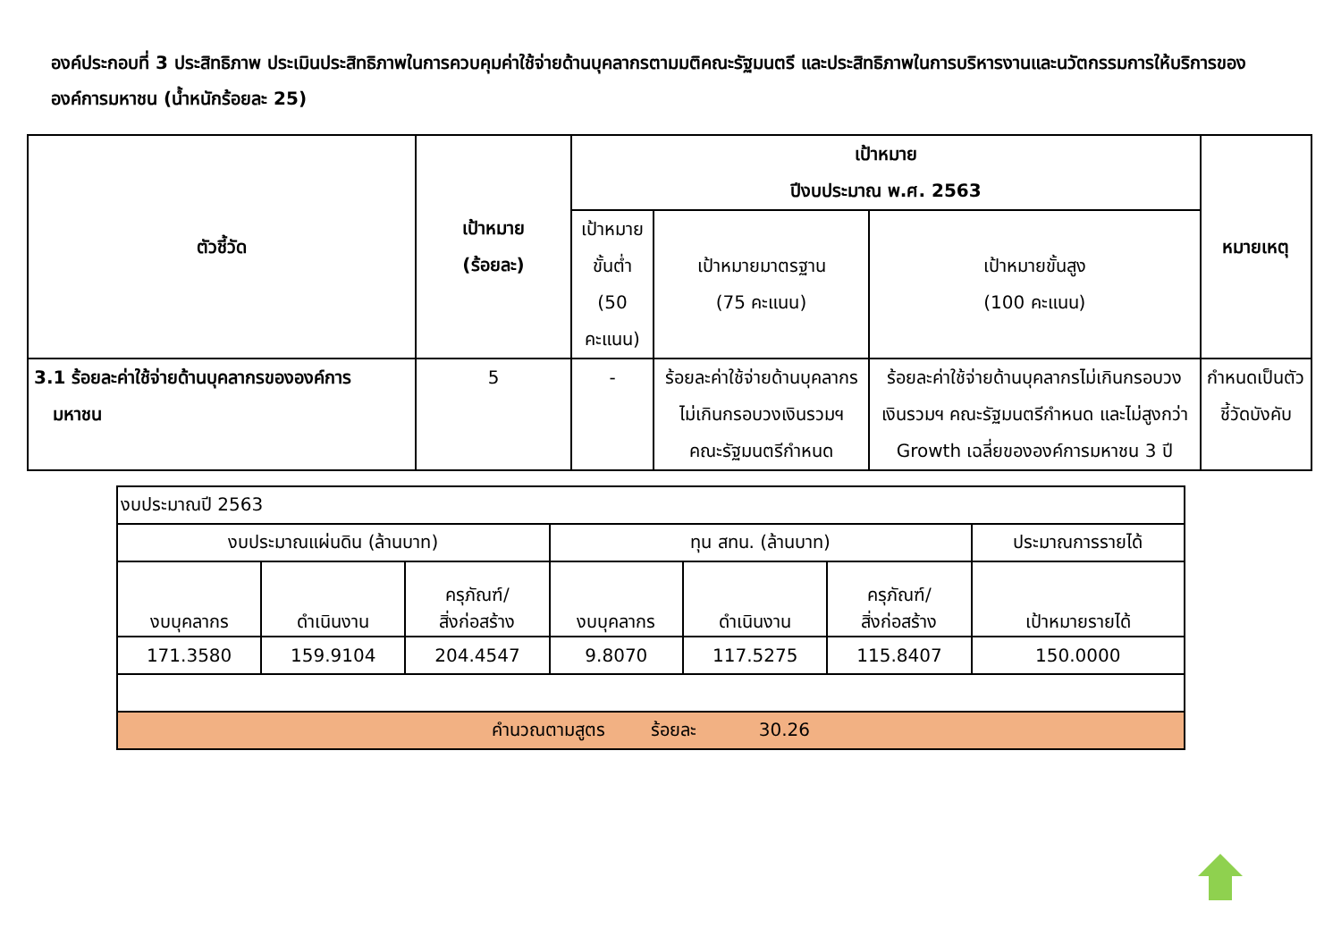องค์ประกอบที่ 3 ประสิทธิภาพ ประเมินประสิทธิภาพในการควบคุมค่าใช้จ่ายด้านบุคลากรตามมติคณะรัฐมนตรี และประสิทธิภาพในการบริหารงานและนวัตกรรมการให้บริการขององค์การมหาชน (น้ำหนักร้อยละ 25)
| ตัวชี้วัด | เป้าหมาย (ร้อยละ) | เป้าหมาย ปีงบประมาณ พ.ศ. 2563 | | | หมายเหตุ |
| --- | --- | --- | --- | --- | --- |
| | | เป้าหมายขั้นต่ำ (50 คะแนน) | เป้าหมายมาตรฐาน (75 คะแนน) | เป้าหมายขั้นสูง (100 คะแนน) | |
| 3.1 ร้อยละค่าใช้จ่ายด้านบุคลากรขององค์การ มหาชน | 5 | - | ร้อยละค่าใช้จ่ายด้านบุคลากรไม่เกินกรอบวงเงินรวมฯ คณะรัฐมนตรีกำหนด | ร้อยละค่าใช้จ่ายด้านบุคลากรไม่เกินกรอบวงเงินรวมฯ คณะรัฐมนตรีกำหนด และไม่สูงกว่า Growth เฉลี่ยขององค์การมหาชน 3 ปี | กำหนดเป็นตัวชี้วัดบังคับ |
| งบประมาณปี 2563 | | | | | | |
| งบประมาณแผ่นดิน (ล้านบาท) | | | ทุน สทน. (ล้านบาท) | | | ประมาณการรายได้ |
| งบบุคลากร | ดำเนินงาน | ครุภัณฑ์/ สิ่งก่อสร้าง | งบบุคลากร | ดำเนินงาน | ครุภัณฑ์/ สิ่งก่อสร้าง | เป้าหมายรายได้ |
| 171.3580 | 159.9104 | 204.4547 | 9.8070 | 117.5275 | 115.8407 | 150.0000 |
| คำนวณตามสูตร ร้อยละ 30.26 | | | | | | |